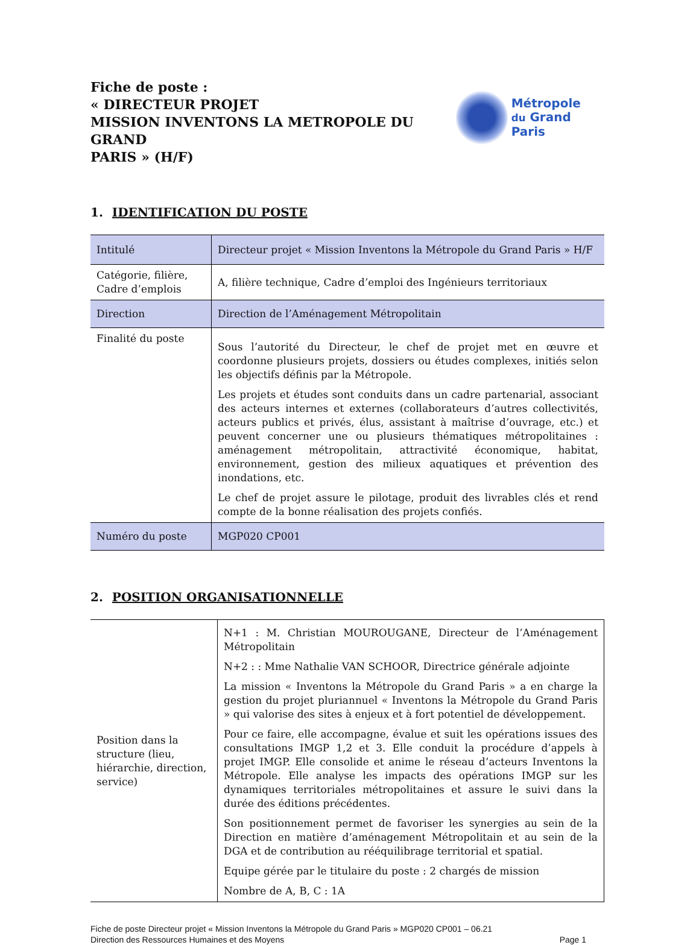Fiche de poste :
« DIRECTEUR PROJET
MISSION INVENTONS LA METROPOLE DU GRAND
PARIS » (H/F)
Métropole
du Grand Paris
1. IDENTIFICATION DU POSTE
| Intitulé | Directeur projet « Mission Inventons la Métropole du Grand Paris » H/F |
| Catégorie, filière, Cadre d’emplois | A, filière technique, Cadre d’emploi des Ingénieurs territoriaux |
| Direction | Direction de l’Aménagement Métropolitain |
| Finalité du poste | Sous l’autorité du Directeur, le chef de projet met en œuvre et coordonne plusieurs projets, dossiers ou études complexes, initiés selon les objectifs définis par la Métropole. Les projets et études sont conduits dans un cadre partenarial, associant des acteurs internes et externes (collaborateurs d’autres collectivités, acteurs publics et privés, élus, assistant à maîtrise d’ouvrage, etc.) et peuvent concerner une ou plusieurs thématiques métropolitaines : aménagement métropolitain, attractivité économique, habitat, environnement, gestion des milieux aquatiques et prévention des inondations, etc. Le chef de projet assure le pilotage, produit des livrables clés et rend compte de la bonne réalisation des projets confiés. |
| Numéro du poste | MGP020 CP001 |
2. POSITION ORGANISATIONNELLE
| Position dans la structure (lieu, hiérarchie, direction, service) | N+1 : M. Christian MOUROUGANE, Directeur de l’Aménagement Métropolitain N+2 : : Mme Nathalie VAN SCHOOR, Directrice générale adjointe La mission « Inventons la Métropole du Grand Paris » a en charge la gestion du projet pluriannuel « Inventons la Métropole du Grand Paris » qui valorise des sites à enjeux et à fort potentiel de développement. Pour ce faire, elle accompagne, évalue et suit les opérations issues des consultations IMGP 1,2 et 3. Elle conduit la procédure d’appels à projet IMGP. Elle consolide et anime le réseau d’acteurs Inventons la Métropole. Elle analyse les impacts des opérations IMGP sur les dynamiques territoriales métropolitaines et assure le suivi dans la durée des éditions précédentes. Son positionnement permet de favoriser les synergies au sein de la Direction en matière d’aménagement Métropolitain et au sein de la DGA et de contribution au rééquilibrage territorial et spatial. Equipe gérée par le titulaire du poste : 2 chargés de mission Nombre de A, B, C : 1A |
Fiche de poste Directeur projet « Mission Inventons la Métropole du Grand Paris » MGP020 CP001 – 06.21
Direction des Ressources Humaines et des Moyens
Page 1